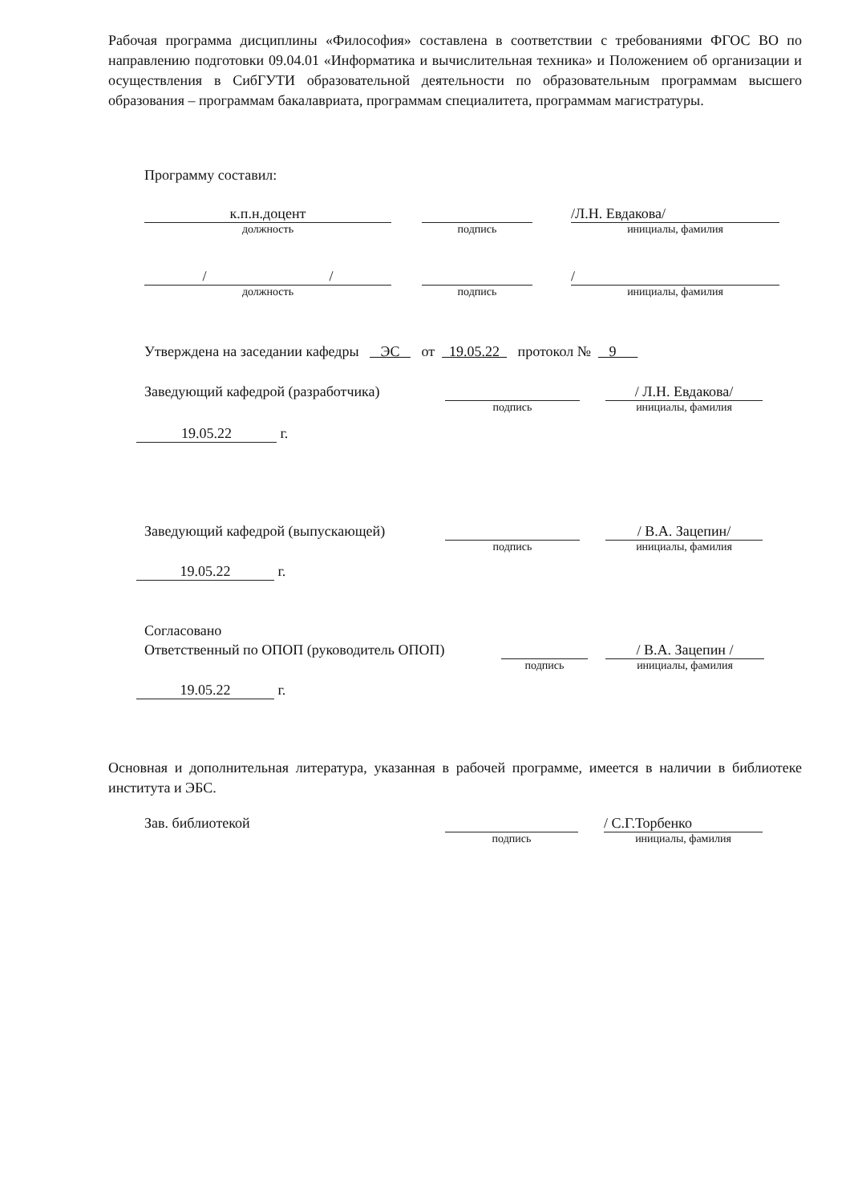Рабочая программа дисциплины «Философия» составлена в соответствии с требованиями ФГОС ВО по направлению подготовки 09.04.01 «Информатика и вычислительная техника» и Положением об организации и осуществления в СибГУТИ образовательной деятельности по образовательным программам высшего образования – программам бакалавриата, программам специалитета, программам магистратуры.
Программу составил:
к.п.н.доцент
должность
подпись
/Л.Н. Евдакова/
инициалы, фамилия
/ /
должность
подпись
/
инициалы, фамилия
Утверждена на заседании кафедры ЭС от 19.05.22 протокол № 9
Заведующий кафедрой (разработчика)
подпись
/ Л.Н. Евдакова/
инициалы, фамилия
19.05.22 г.
Заведующий кафедрой (выпускающей)
подпись
/ В.А. Зацепин/
инициалы, фамилия
19.05.22 г.
Согласовано
Ответственный по ОПОП (руководитель ОПОП)
подпись
/ В.А. Зацепин /
инициалы, фамилия
19.05.22 г.
Основная и дополнительная литература, указанная в рабочей программе, имеется в наличии в библиотеке института и ЭБС.
Зав. библиотекой
подпись
/ С.Г.Торбенко
инициалы, фамилия